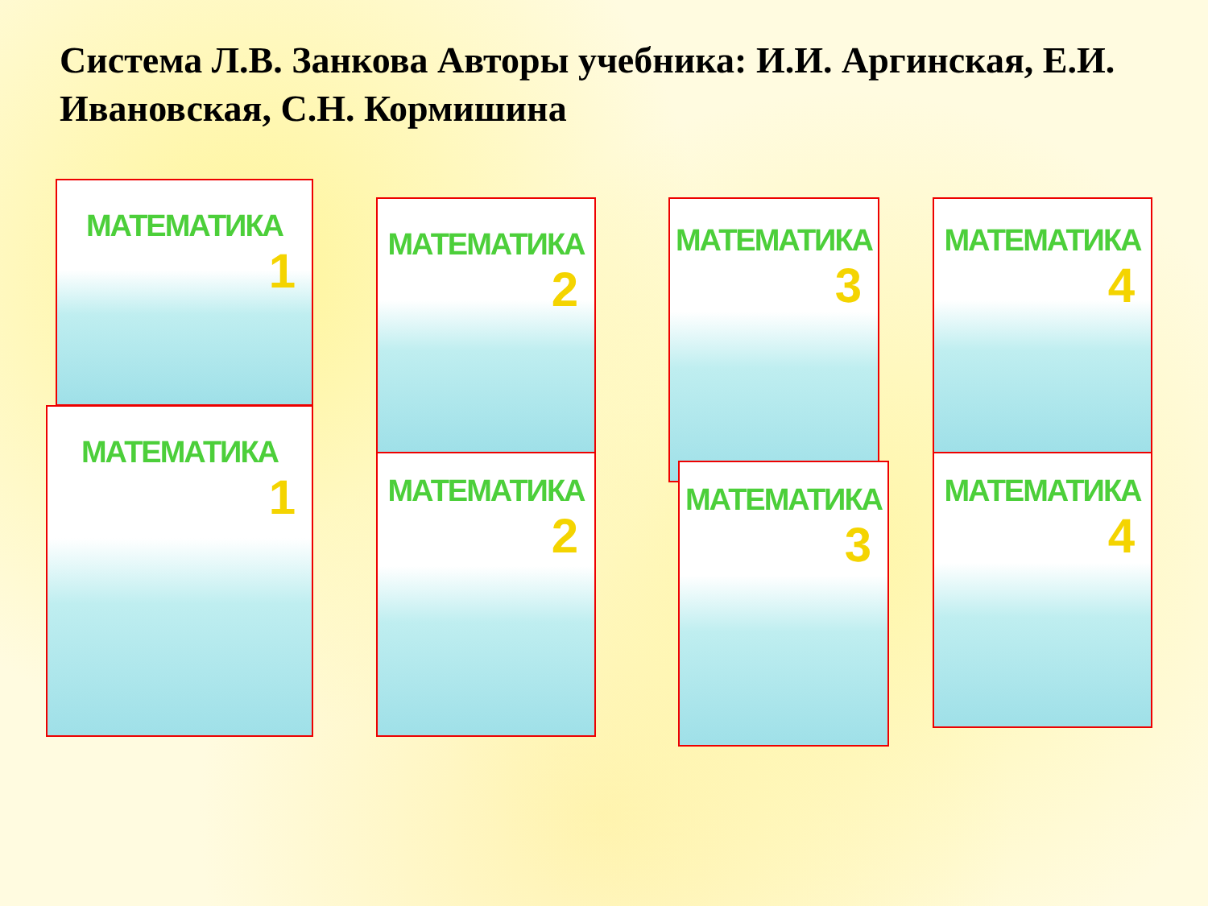Система Л.В. Занкова Авторы учебника: И.И. Аргинская, Е.И. Ивановская, С.Н. Кормишина
МАТЕМАТИКА
1
МАТЕМАТИКА
1
МАТЕМАТИКА
2
МАТЕМАТИКА
2
МАТЕМАТИКА
3
МАТЕМАТИКА
3
МАТЕМАТИКА
4
МАТЕМАТИКА
4